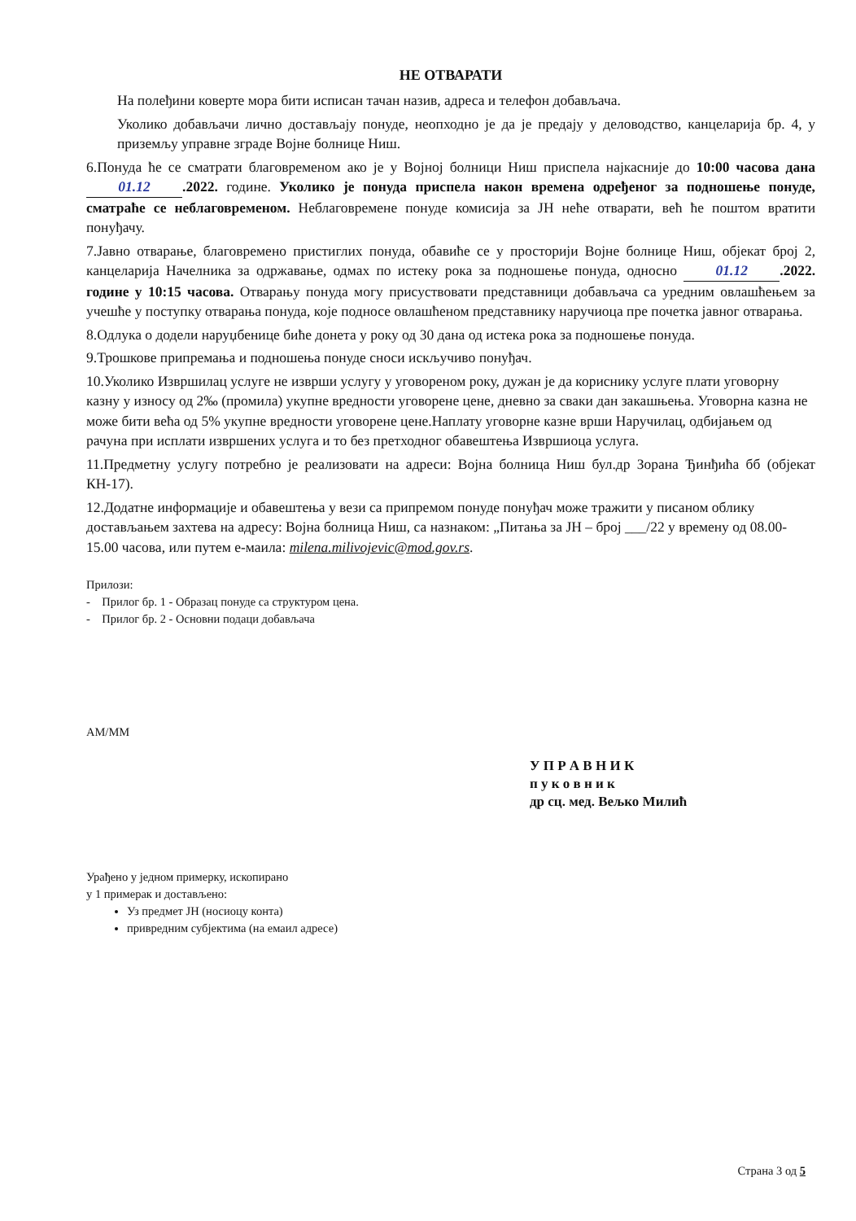НЕ ОТВАРАТИ
На полеђини коверте мора бити исписан тачан назив, адреса и телефон добављача.
Уколико добављачи лично достављају понуде, неопходно је да је предају у деловодство, канцеларија бр. 4, у приземљу управне зграде Војне болнице Ниш.
6.Понуда ће се сматрати благовременом ако је у Војној болници Ниш приспела најкасније до 10:00 часова дана 01.12.2022. године. Уколико је понуда приспела након времена одређеног за подношење понуде, сматраће се неблаговременом. Неблаговремене понуде комисија за ЈН неће отварати, већ ће поштом вратити понуђачу.
7.Јавно отварање, благовремено пристиглих понуда, обавиће се у просторији Војне болнице Ниш, објекат број 2, канцеларија Начелника за одржавање, одмах по истеку рока за подношење понуда, односно 01.12.2022. године у 10:15 часова. Отварању понуда могу присуствовати представници добављача са уредним овлашћењем за учешће у поступку отварања понуда, које подносе овлашћеном представнику наручиоца пре почетка јавног отварања.
8.Одлука о додели наруџбенице биће донета у року од 30 дана од истека рока за подношење понуда.
9.Трошкове припремања и подношења понуде сноси искључиво понуђач.
10.Уколико Извршилац услуге не изврши услугу у уговореном року, дужан је да кориснику услуге плати уговорну казну у износу од 2‰ (промила) укупне вредности уговорене цене, дневно за сваки дан закашњења. Уговорна казна не може бити већа од 5% укупне вредности уговорене цене.Наплату уговорне казне врши Наручилац, одбијањем од рачуна при исплати извршених услуга и то без претходног обавештења Извршиоца услуга.
11.Предметну услугу потребно је реализовати на адреси: Војна болница Ниш бул.др Зорана Ђинђића бб (објекат КН-17).
12.Додатне информације и обавештења у вези са припремом понуде понуђач може тражити у писаном облику достављањем захтева на адресу: Војна болница Ниш, са назнаком: „Питања за ЈН – број ___/22 у времену од 08.00-15.00 часова, или путем е-маила: milena.milivojevic@mod.gov.rs.
Прилози:
- Прилог бр. 1 - Образац понуде са структуром цена.
- Прилог бр. 2 - Основни подаци добављача
АМ/ММ
У П Р А В Н И К
п у к о в н и к
др сц. мед. Вељко Милић
Урађено у једном примерку, ископирано
у 1 примерак и достављено:
Уз предмет ЈН (носиоцу конта)
привредним субјектима (на емаил адресе)
Страна 3 од 5